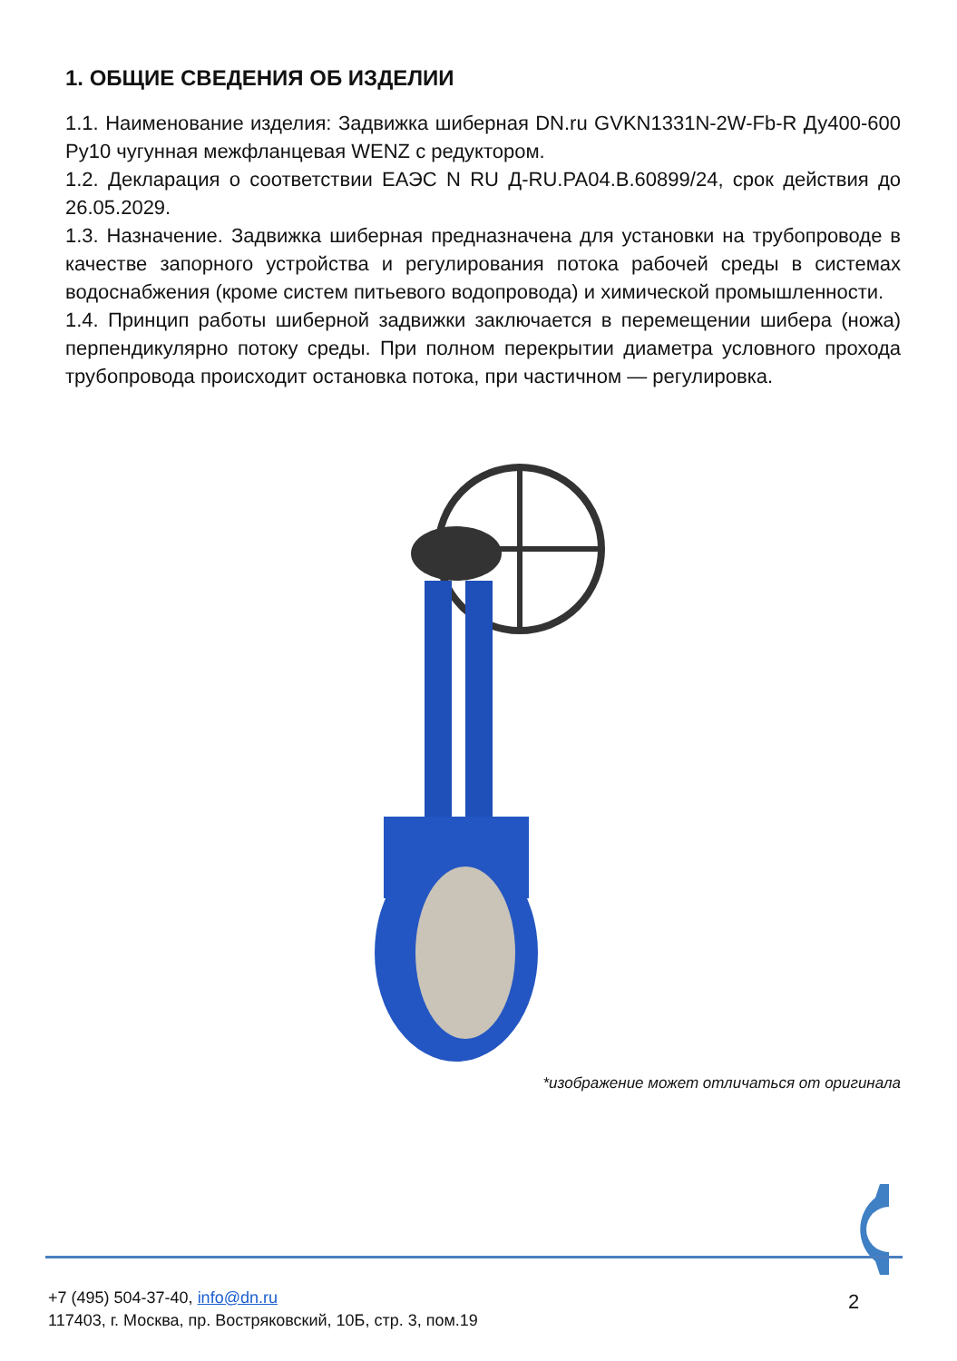1. ОБЩИЕ СВЕДЕНИЯ ОБ ИЗДЕЛИИ
1.1. Наименование изделия: Задвижка шиберная DN.ru GVKN1331N-2W-Fb-R Ду400-600 Ру10 чугунная межфланцевая WENZ с редуктором.
1.2. Декларация о соответствии ЕАЭС N RU Д-RU.РА04.В.60899/24, срок действия до 26.05.2029.
1.3. Назначение. Задвижка шиберная предназначена для установки на трубопроводе в качестве запорного устройства и регулирования потока рабочей среды в системах водоснабжения (кроме систем питьевого водопровода) и химической промышленности.
1.4. Принцип работы шиберной задвижки заключается в перемещении шибера (ножа) перпендикулярно потоку среды. При полном перекрытии диаметра условного прохода трубопровода происходит остановка потока, при частичном — регулировка.
*изображение может отличаться от оригинала
+7 (495) 504-37-40, info@dn.ru
117403, г. Москва, пр. Востряковский, 10Б, стр. 3, пом.19
2